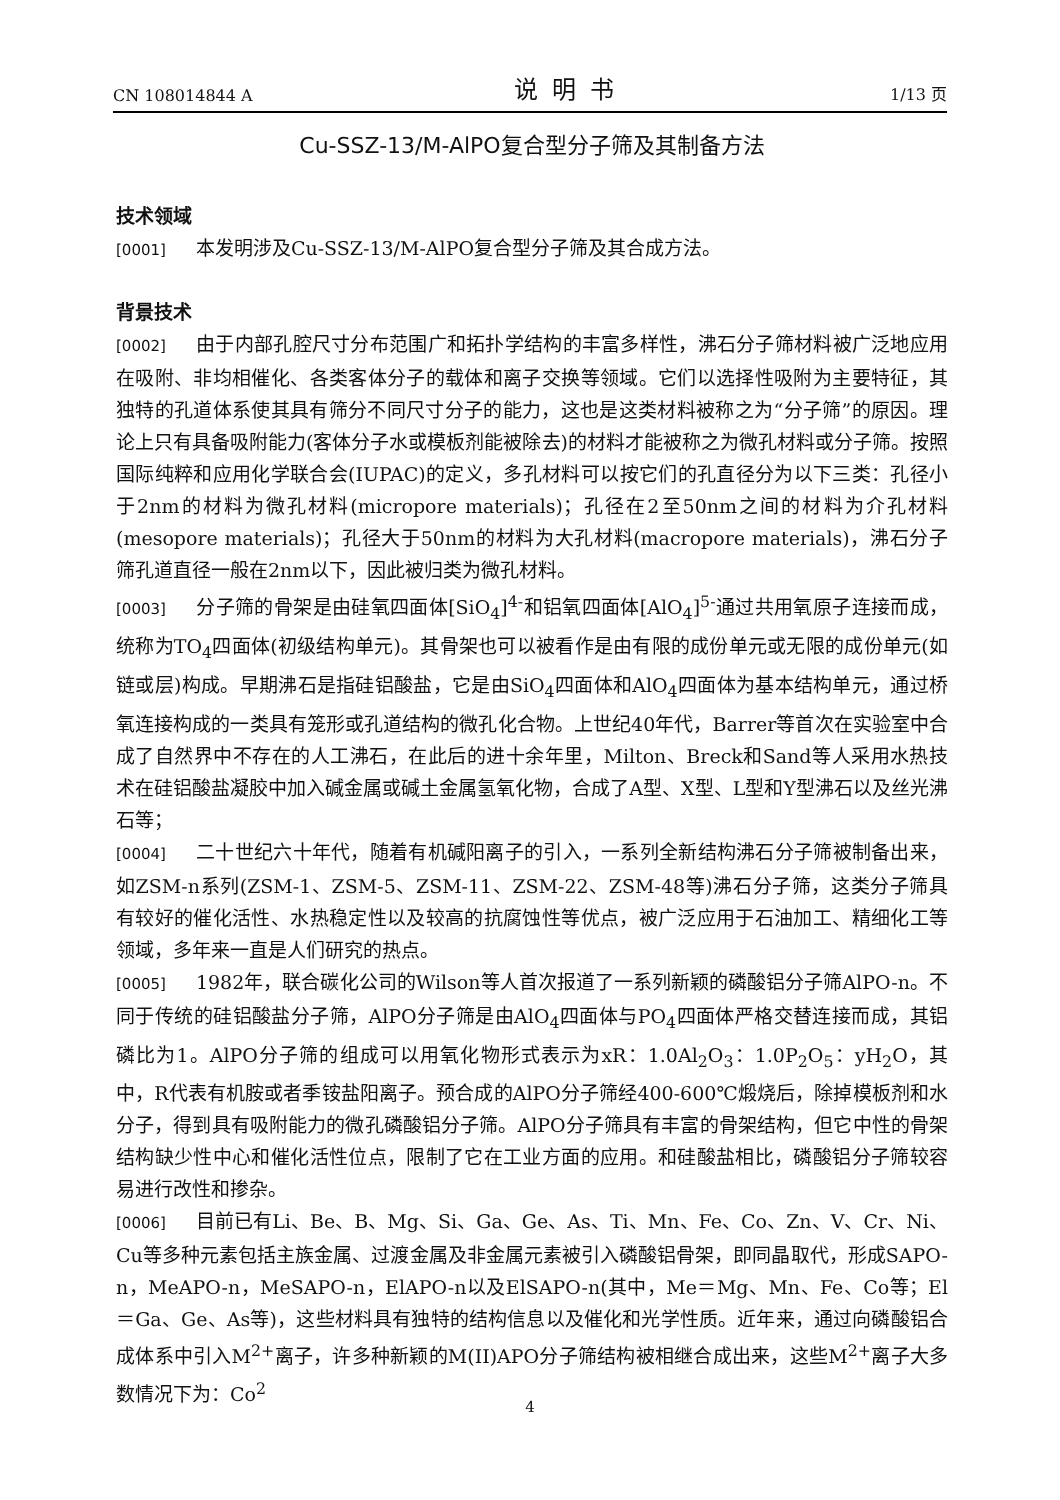CN 108014844 A 说明书 1/13 页
Cu-SSZ-13/M-AlPO复合型分子筛及其制备方法
技术领域
[0001] 本发明涉及Cu-SSZ-13/M-AlPO复合型分子筛及其合成方法。
背景技术
[0002] 由于内部孔腔尺寸分布范围广和拓扑学结构的丰富多样性，沸石分子筛材料被广泛地应用在吸附、非均相催化、各类客体分子的载体和离子交换等领域。它们以选择性吸附为主要特征，其独特的孔道体系使其具有筛分不同尺寸分子的能力，这也是这类材料被称之为“分子筛”的原因。理论上只有具备吸附能力(客体分子水或模板剂能被除去)的材料才能被称之为微孔材料或分子筛。按照国际纯粹和应用化学联合会(IUPAC)的定义，多孔材料可以按它们的孔直径分为以下三类：孔径小于2nm的材料为微孔材料(micropore materials)；孔径在2至50nm之间的材料为介孔材料(mesopore materials)；孔径大于50nm的材料为大孔材料(macropore materials)，沸石分子筛孔道直径一般在2nm以下，因此被归类为微孔材料。
[0003] 分子筛的骨架是由硅氧四面体[SiO<sub>4</sub>]<sup>4-</sup>和铝氧四面体[AlO<sub>4</sub>]<sup>5-</sup>通过共用氧原子连接而成，统称为TO<sub>4</sub>四面体(初级结构单元)。其骨架也可以被看作是由有限的成份单元或无限的成份单元(如链或层)构成。早期沸石是指硅铝酸盐，它是由SiO<sub>4</sub>四面体和AlO<sub>4</sub>四面体为基本结构单元，通过桥氧连接构成的一类具有笼形或孔道结构的微孔化合物。上世纪40年代，Barrer等首次在实验室中合成了自然界中不存在的人工沸石，在此后的进十余年里，Milton、Breck和Sand等人采用水热技术在硅铝酸盐凝胶中加入碱金属或碱土金属氢氧化物，合成了A型、X型、L型和Y型沸石以及丝光沸石等；
[0004] 二十世纪六十年代，随着有机碱阳离子的引入，一系列全新结构沸石分子筛被制备出来，如ZSM-n系列(ZSM-1、ZSM-5、ZSM-11、ZSM-22、ZSM-48等)沸石分子筛，这类分子筛具有较好的催化活性、水热稳定性以及较高的抗腐蚀性等优点，被广泛应用于石油加工、精细化工等领域，多年来一直是人们研究的热点。
[0005] 1982年，联合碳化公司的Wilson等人首次报道了一系列新颖的磷酸铝分子筛AlPO-n。不同于传统的硅铝酸盐分子筛，AlPO分子筛是由AlO<sub>4</sub>四面体与PO<sub>4</sub>四面体严格交替连接而成，其铝磷比为1。AlPO分子筛的组成可以用氧化物形式表示为xR：1.0Al<sub>2</sub>O<sub>3</sub>：1.0P<sub>2</sub>O<sub>5</sub>：yH<sub>2</sub>O，其中，R代表有机胺或者季铵盐阳离子。预合成的AlPO分子筛经400-600℃煅烧后，除掉模板剂和水分子，得到具有吸附能力的微孔磷酸铝分子筛。AlPO分子筛具有丰富的骨架结构，但它中性的骨架结构缺少性中心和催化活性位点，限制了它在工业方面的应用。和硅酸盐相比，磷酸铝分子筛较容易进行改性和掺杂。
[0006] 目前已有Li、Be、B、Mg、Si、Ga、Ge、As、Ti、Mn、Fe、Co、Zn、V、Cr、Ni、Cu等多种元素包括主族金属、过渡金属及非金属元素被引入磷酸铝骨架，即同晶取代，形成SAPO-n，MeAPO-n，MeSAPO-n，ElAPO-n以及ElSAPO-n(其中，Me＝Mg、Mn、Fe、Co等；El＝Ga、Ge、As等)，这些材料具有独特的结构信息以及催化和光学性质。近年来，通过向磷酸铝合成体系中引入M<sup>2+</sup>离子，许多种新颖的M(II)APO分子筛结构被相继合成出来，这些M<sup>2+</sup>离子大多数情况下为：Co<sup>2</sup>
4